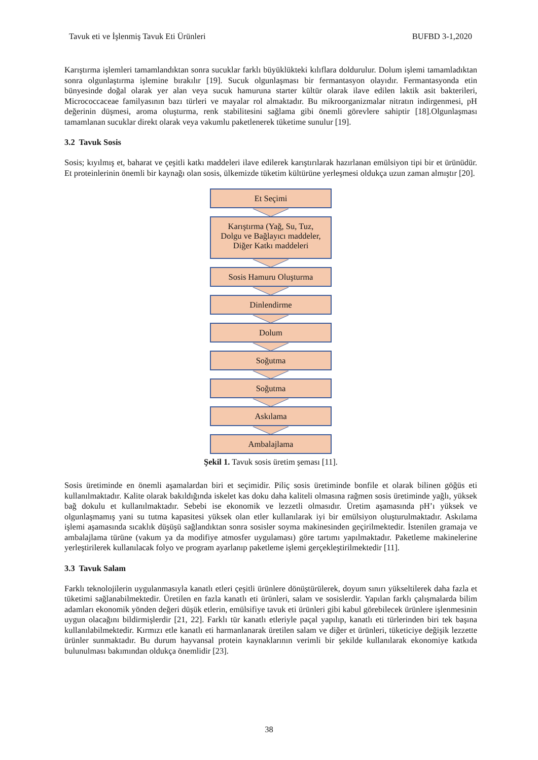Tavuk eti ve İşlenmiş Tavuk Eti Ürünleri BUFBD 3-1,2020
Karıştırma işlemleri tamamlandıktan sonra sucuklar farklı büyüklükteki kılıflara doldurulur. Dolum işlemi tamamladıktan sonra olgunlaştırma işlemine bırakılır [19]. Sucuk olgunlaşması bir fermantasyon olayıdır. Fermantasyonda etin bünyesinde doğal olarak yer alan veya sucuk hamuruna starter kültür olarak ilave edilen laktik asit bakterileri, Micrococcaceae familyasının bazı türleri ve mayalar rol almaktadır. Bu mikroorganizmalar nitratın indirgenmesi, pH değerinin düşmesi, aroma oluşturma, renk stabilitesini sağlama gibi önemli görevlere sahiptir [18].Olgunlaşması tamamlanan sucuklar direkt olarak veya vakumlu paketlenerek tüketime sunulur [19].
3.2 Tavuk Sosis
Sosis; kıyılmış et, baharat ve çeşitli katkı maddeleri ilave edilerek karıştırılarak hazırlanan emülsiyon tipi bir et ürünüdür. Et proteinlerinin önemli bir kaynağı olan sosis, ülkemizde tüketim kültürüne yerleşmesi oldukça uzun zaman almıştır [20].
Et Seçimi
Karıştırma (Yağ, Su, Tuz,
Dolgu ve Bağlayıcı maddeler,
Diğer Katkı maddeleri
Sosis Hamuru Oluşturma
Dinlendirme
Dolum
Soğutma
Soğutma
Askılama
Ambalajlama
Şekil 1. Tavuk sosis üretim şeması [11].
Sosis üretiminde en önemli aşamalardan biri et seçimidir. Piliç sosis üretiminde bonfile et olarak bilinen göğüs eti kullanılmaktadır. Kalite olarak bakıldığında iskelet kas doku daha kaliteli olmasına rağmen sosis üretiminde yağlı, yüksek bağ dokulu et kullanılmaktadır. Sebebi ise ekonomik ve lezzetli olmasıdır. Üretim aşamasında pH’ı yüksek ve olgunlaşmamış yani su tutma kapasitesi yüksek olan etler kullanılarak iyi bir emülsiyon oluşturulmaktadır. Askılama işlemi aşamasında sıcaklık düşüşü sağlandıktan sonra sosisler soyma makinesinden geçirilmektedir. İstenilen gramaja ve ambalajlama türüne (vakum ya da modifiye atmosfer uygulaması) göre tartımı yapılmaktadır. Paketleme makinelerine yerleştirilerek kullanılacak folyo ve program ayarlanıp paketleme işlemi gerçekleştirilmektedir [11].
3.3 Tavuk Salam
Farklı teknolojilerin uygulanmasıyla kanatlı etleri çeşitli ürünlere dönüştürülerek, doyum sınırı yükseltilerek daha fazla et tüketimi sağlanabilmektedir. Üretilen en fazla kanatlı eti ürünleri, salam ve sosislerdir. Yapılan farklı çalışmalarda bilim adamları ekonomik yönden değeri düşük etlerin, emülsifiye tavuk eti ürünleri gibi kabul görebilecek ürünlere işlenmesinin uygun olacağını bildirmişlerdir [21, 22]. Farklı tür kanatlı etleriyle paçal yapılıp, kanatlı eti türlerinden biri tek başına kullanılabilmektedir. Kırmızı etle kanatlı eti harmanlanarak üretilen salam ve diğer et ürünleri, tüketiciye değişik lezzette ürünler sunmaktadır. Bu durum hayvansal protein kaynaklarının verimli bir şekilde kullanılarak ekonomiye katkıda bulunulması bakımından oldukça önemlidir [23].
38